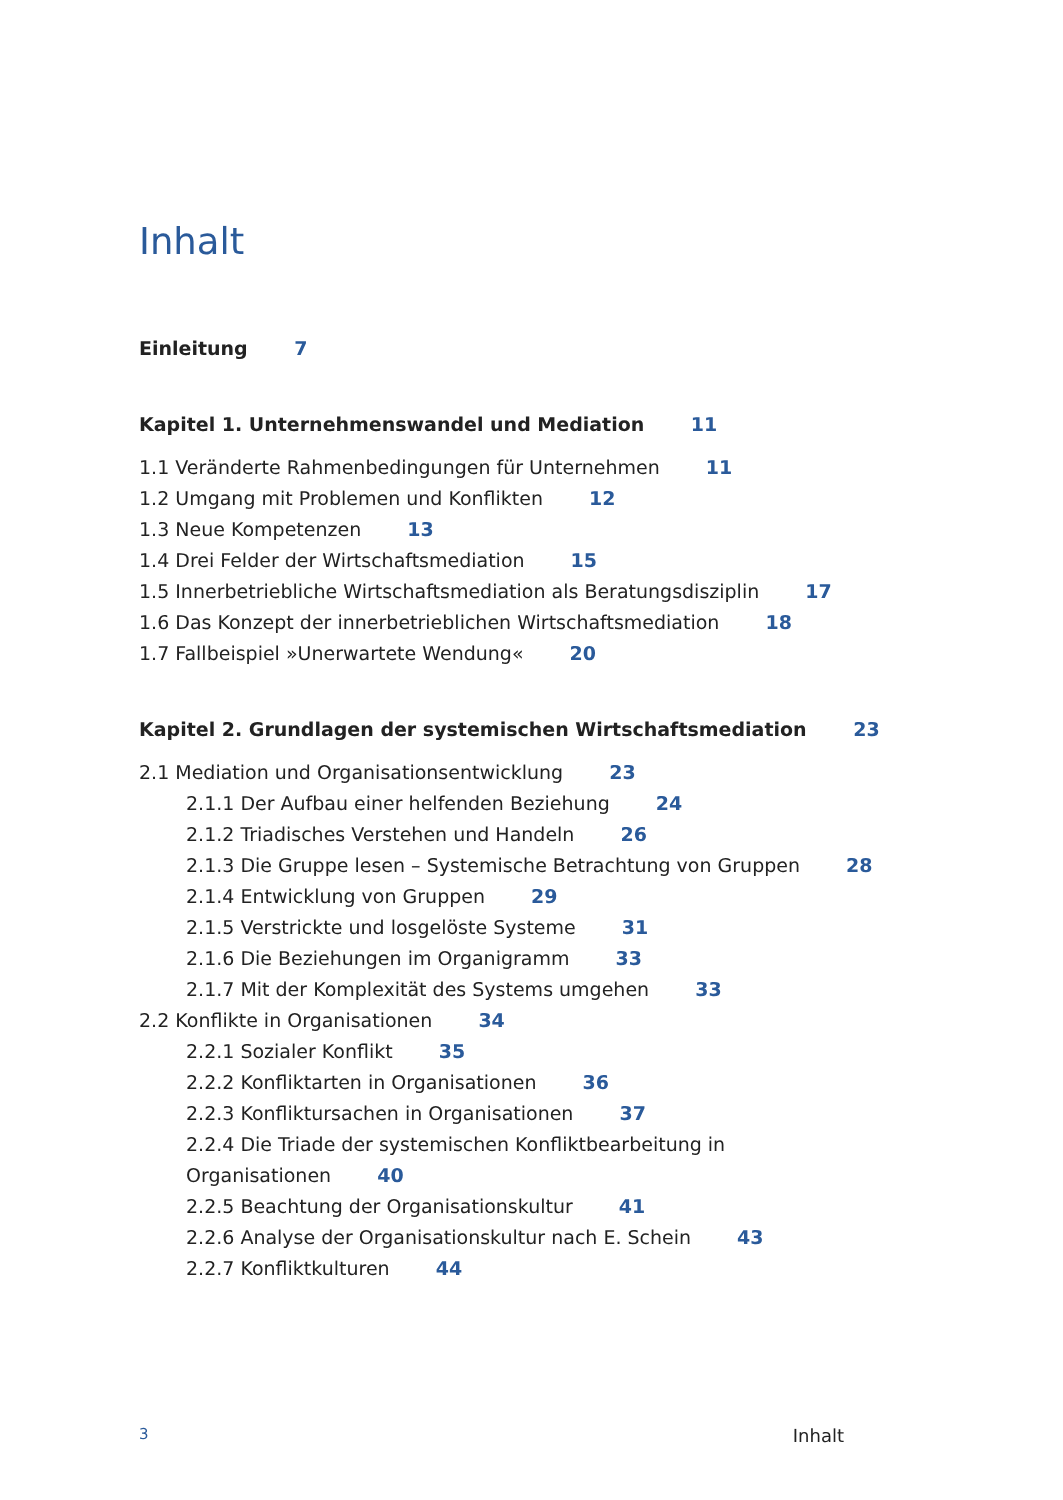Inhalt
Einleitung 7
Kapitel 1. Unternehmenswandel und Mediation 11
1.1 Veränderte Rahmenbedingungen für Unternehmen 11
1.2 Umgang mit Problemen und Konflikten 12
1.3 Neue Kompetenzen 13
1.4 Drei Felder der Wirtschaftsmediation 15
1.5 Innerbetriebliche Wirtschaftsmediation als Beratungsdisziplin 17
1.6 Das Konzept der innerbetrieblichen Wirtschaftsmediation 18
1.7 Fallbeispiel »Unerwartete Wendung« 20
Kapitel 2. Grundlagen der systemischen Wirtschaftsmediation 23
2.1 Mediation und Organisationsentwicklung 23
2.1.1 Der Aufbau einer helfenden Beziehung 24
2.1.2 Triadisches Verstehen und Handeln 26
2.1.3 Die Gruppe lesen – Systemische Betrachtung von Gruppen 28
2.1.4 Entwicklung von Gruppen 29
2.1.5 Verstrickte und losgelöste Systeme 31
2.1.6 Die Beziehungen im Organigramm 33
2.1.7 Mit der Komplexität des Systems umgehen 33
2.2 Konflikte in Organisationen 34
2.2.1 Sozialer Konflikt 35
2.2.2 Konfliktarten in Organisationen 36
2.2.3 Konfliktursachen in Organisationen 37
2.2.4 Die Triade der systemischen Konfliktbearbeitung in
Organisationen 40
2.2.5 Beachtung der Organisationskultur 41
2.2.6 Analyse der Organisationskultur nach E. Schein 43
2.2.7 Konfliktkulturen 44
3 Inhalt